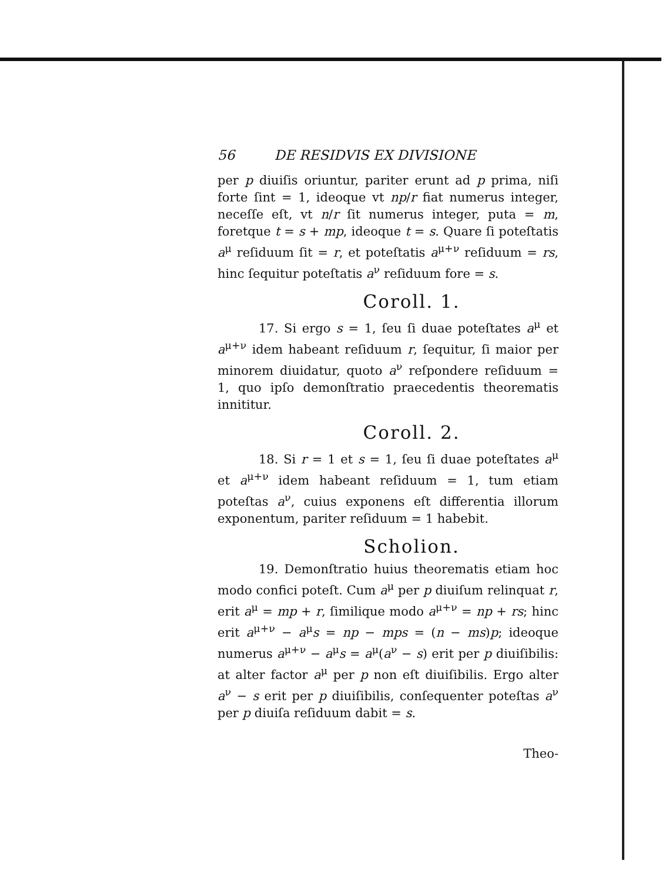56 DE RESIDVIS EX DIVISIONE
per p diuiſis oriuntur, pariter erunt ad p prima, niſi forte ſint = 1, ideoque vt np/r fiat numerus integer, neceſſe eſt, vt n/r ſit numerus integer, puta = m, foretque t = s + mp, ideoque t = s. Quare ſi poteſtatis a<sup>μ</sup> reſiduum ſit = r, et poteſtatis a<sup>μ+ν</sup> reſiduum = rs, hinc ſequitur poteſtatis a<sup>ν</sup> reſiduum fore = s.
Coroll. 1.
17. Si ergo s = 1, ſeu ſi duae poteſtates a<sup>μ</sup> et a<sup>μ+ν</sup> idem habeant reſiduum r, ſequitur, ſi maior per minorem diuidatur, quoto a<sup>ν</sup> reſpondere reſiduum = 1, quo ipſo demonſtratio praecedentis theorematis innititur.
Coroll. 2.
18. Si r = 1 et s = 1, ſeu ſi duae poteſtates a<sup>μ</sup> et a<sup>μ+ν</sup> idem habeant reſiduum = 1, tum etiam poteſtas a<sup>ν</sup>, cuius exponens eſt differentia illorum exponentum, pariter reſiduum = 1 habebit.
Scholion.
19. Demonſtratio huius theorematis etiam hoc modo confici poteſt. Cum a<sup>μ</sup> per p diuiſum relinquat r, erit a<sup>μ</sup> = mp + r, ſimilique modo a<sup>μ+ν</sup> = np + rs; hinc erit a<sup>μ+ν</sup> − a<sup>μ</sup>s = np − mps = (n − ms)p; ideoque numerus a<sup>μ+ν</sup> − a<sup>μ</sup>s = a<sup>μ</sup>(a<sup>ν</sup> − s) erit per p diuiſibilis: at alter factor a<sup>μ</sup> per p non eſt diuiſibilis. Ergo alter a<sup>ν</sup> − s erit per p diuiſibilis, conſequenter poteſtas a<sup>ν</sup> per p diuiſa reſiduum dabit = s.
Theo-